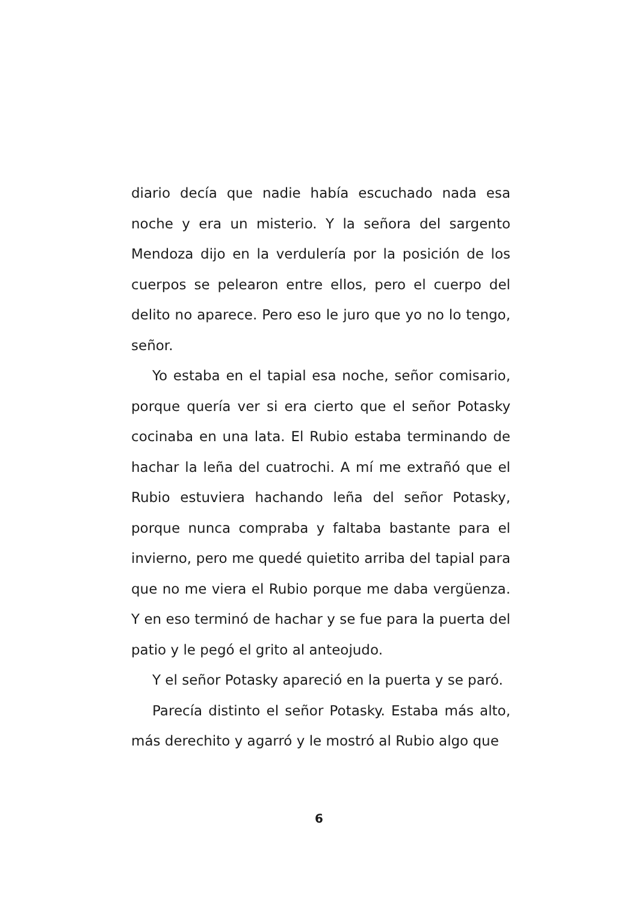diario decía que nadie había escuchado nada esa noche y era un misterio. Y la señora del sargento Mendoza dijo en la verdulería por la posición de los cuerpos se pelearon entre ellos, pero el cuerpo del delito no aparece. Pero eso le juro que yo no lo tengo, señor.
Yo estaba en el tapial esa noche, señor comisario, porque quería ver si era cierto que el señor Potasky cocinaba en una lata. El Rubio estaba terminando de hachar la leña del cuatrochi. A mí me extrañó que el Rubio estuviera hachando leña del señor Potasky, porque nunca compraba y faltaba bastante para el invierno, pero me quedé quietito arriba del tapial para que no me viera el Rubio porque me daba vergüenza. Y en eso terminó de hachar y se fue para la puerta del patio y le pegó el grito al anteojudo.
Y el señor Potasky apareció en la puerta y se paró.
Parecía distinto el señor Potasky. Estaba más alto, más derechito y agarró y le mostró al Rubio algo que
6